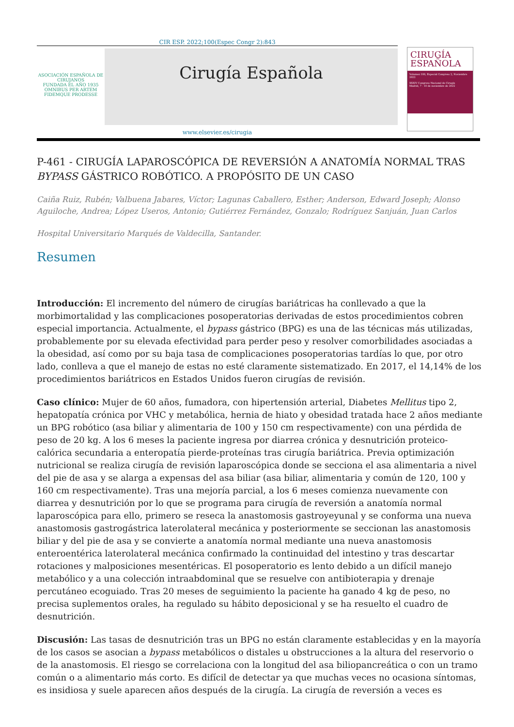CIR ESP. 2022;100(Espec Congr 2):843
ASOCIACIÓN ESPAÑOLA DE CIRUJANOS
FUNDADA EL AÑO 1935
OMNIBUS PER ARTEM FIDEMQUE PRODESSE
Cirugía Española
CIRUGÍA
ESPAÑOLA
Volumen 100, Especial Congreso 2, Noviembre 2022
XXXIV Congreso Nacional de Cirugía
Madrid, 7 - 10 de noviembre de 2022
www.elsevier.es/cirugia
P-461 - CIRUGÍA LAPAROSCÓPICA DE REVERSIÓN A ANATOMÍA NORMAL TRAS BYPASS GÁSTRICO ROBÓTICO. A PROPÓSITO DE UN CASO
Caiña Ruiz, Rubén; Valbuena Jabares, Víctor; Lagunas Caballero, Esther; Anderson, Edward Joseph; Alonso Aguiloche, Andrea; López Useros, Antonio; Gutiérrez Fernández, Gonzalo; Rodríguez Sanjuán, Juan Carlos
Hospital Universitario Marqués de Valdecilla, Santander.
Resumen
Introducción: El incremento del número de cirugías bariátricas ha conllevado a que la morbimortalidad y las complicaciones posoperatorias derivadas de estos procedimientos cobren especial importancia. Actualmente, el bypass gástrico (BPG) es una de las técnicas más utilizadas, probablemente por su elevada efectividad para perder peso y resolver comorbilidades asociadas a la obesidad, así como por su baja tasa de complicaciones posoperatorias tardías lo que, por otro lado, conlleva a que el manejo de estas no esté claramente sistematizado. En 2017, el 14,14% de los procedimientos bariátricos en Estados Unidos fueron cirugías de revisión.
Caso clínico: Mujer de 60 años, fumadora, con hipertensión arterial, Diabetes Mellitus tipo 2, hepatopatía crónica por VHC y metabólica, hernia de hiato y obesidad tratada hace 2 años mediante un BPG robótico (asa biliar y alimentaria de 100 y 150 cm respectivamente) con una pérdida de peso de 20 kg. A los 6 meses la paciente ingresa por diarrea crónica y desnutrición proteico-calórica secundaria a enteropatía pierde-proteínas tras cirugía bariátrica. Previa optimización nutricional se realiza cirugía de revisión laparoscópica donde se secciona el asa alimentaria a nivel del pie de asa y se alarga a expensas del asa biliar (asa biliar, alimentaria y común de 120, 100 y 160 cm respectivamente). Tras una mejoría parcial, a los 6 meses comienza nuevamente con diarrea y desnutrición por lo que se programa para cirugía de reversión a anatomía normal laparoscópica para ello, primero se reseca la anastomosis gastroyeyunal y se conforma una nueva anastomosis gastrogástrica laterolateral mecánica y posteriormente se seccionan las anastomosis biliar y del pie de asa y se convierte a anatomía normal mediante una nueva anastomosis enteroentérica laterolateral mecánica confirmado la continuidad del intestino y tras descartar rotaciones y malposiciones mesentéricas. El posoperatorio es lento debido a un difícil manejo metabólico y a una colección intraabdominal que se resuelve con antibioterapia y drenaje percutáneo ecoguiado. Tras 20 meses de seguimiento la paciente ha ganado 4 kg de peso, no precisa suplementos orales, ha regulado su hábito deposicional y se ha resuelto el cuadro de desnutrición.
Discusión: Las tasas de desnutrición tras un BPG no están claramente establecidas y en la mayoría de los casos se asocian a bypass metabólicos o distales u obstrucciones a la altura del reservorio o de la anastomosis. El riesgo se correlaciona con la longitud del asa biliopancreática o con un tramo común o a alimentario más corto. Es difícil de detectar ya que muchas veces no ocasiona síntomas, es insidiosa y suele aparecen años después de la cirugía. La cirugía de reversión a veces es